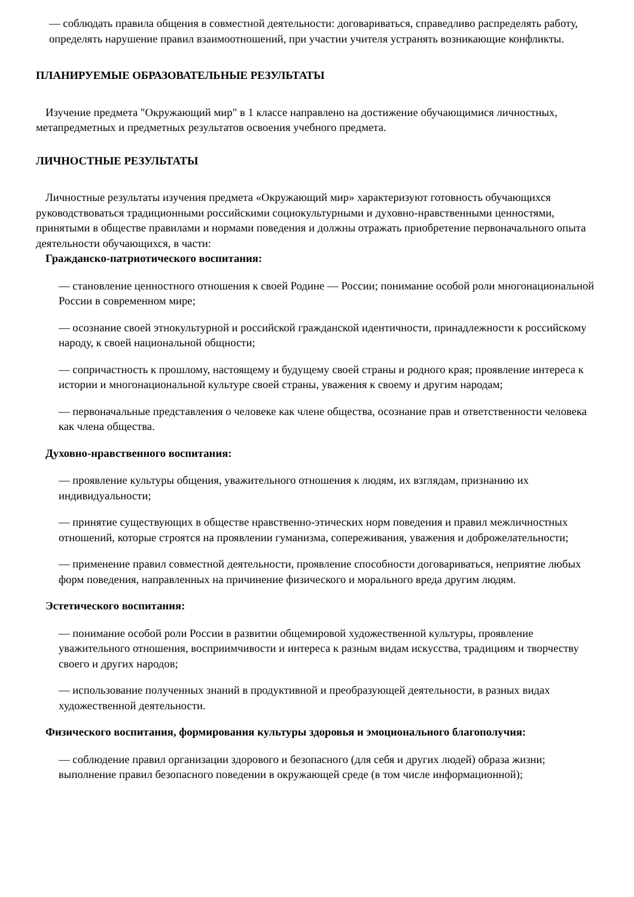— соблюдать правила общения в совместной деятельности: договариваться, справедливо распределять работу, определять нарушение правил взаимоотношений, при участии учителя устранять возникающие конфликты.
ПЛАНИРУЕМЫЕ ОБРАЗОВАТЕЛЬНЫЕ РЕЗУЛЬТАТЫ
Изучение предмета "Окружающий мир" в 1 классе направлено на достижение обучающимися личностных, метапредметных и предметных результатов освоения учебного предмета.
ЛИЧНОСТНЫЕ РЕЗУЛЬТАТЫ
Личностные результаты изучения предмета «Окружающий мир» характеризуют готовность обучающихся руководствоваться традиционными российскими социокультурными и духовно-нравственными ценностями, принятыми в обществе правилами и нормами поведения и должны отражать приобретение первоначального опыта деятельности обучающихся, в части:
Гражданско-патриотического воспитания:
— становление ценностного отношения к своей Родине — России; понимание особой роли многонациональной России в современном мире;
— осознание своей этнокультурной и российской гражданской идентичности, принадлежности к российскому народу, к своей национальной общности;
— сопричастность к прошлому, настоящему и будущему своей страны и родного края; проявление интереса к истории и многонациональной культуре своей страны, уважения к своему и другим народам;
— первоначальные представления о человеке как члене общества, осознание прав и ответственности человека как члена общества.
Духовно-нравственного воспитания:
— проявление культуры общения, уважительного отношения к людям, их взглядам, признанию их индивидуальности;
— принятие существующих в обществе нравственно-этических норм поведения и правил межличностных отношений, которые строятся на проявлении гуманизма, сопереживания, уважения и доброжелательности;
— применение правил совместной деятельности, проявление способности договариваться, неприятие любых форм поведения, направленных на причинение физического и морального вреда другим людям.
Эстетического воспитания:
— понимание особой роли России в развитии общемировой художественной культуры, проявление уважительного отношения, восприимчивости и интереса к разным видам искусства, традициям и творчеству своего и других народов;
— использование полученных знаний в продуктивной и преобразующей деятельности, в разных видах художественной деятельности.
Физического воспитания, формирования культуры здоровья и эмоционального благополучия:
— соблюдение правил организации здорового и безопасного (для себя и других людей) образа жизни; выполнение правил безопасного поведении в окружающей среде (в том числе информационной);